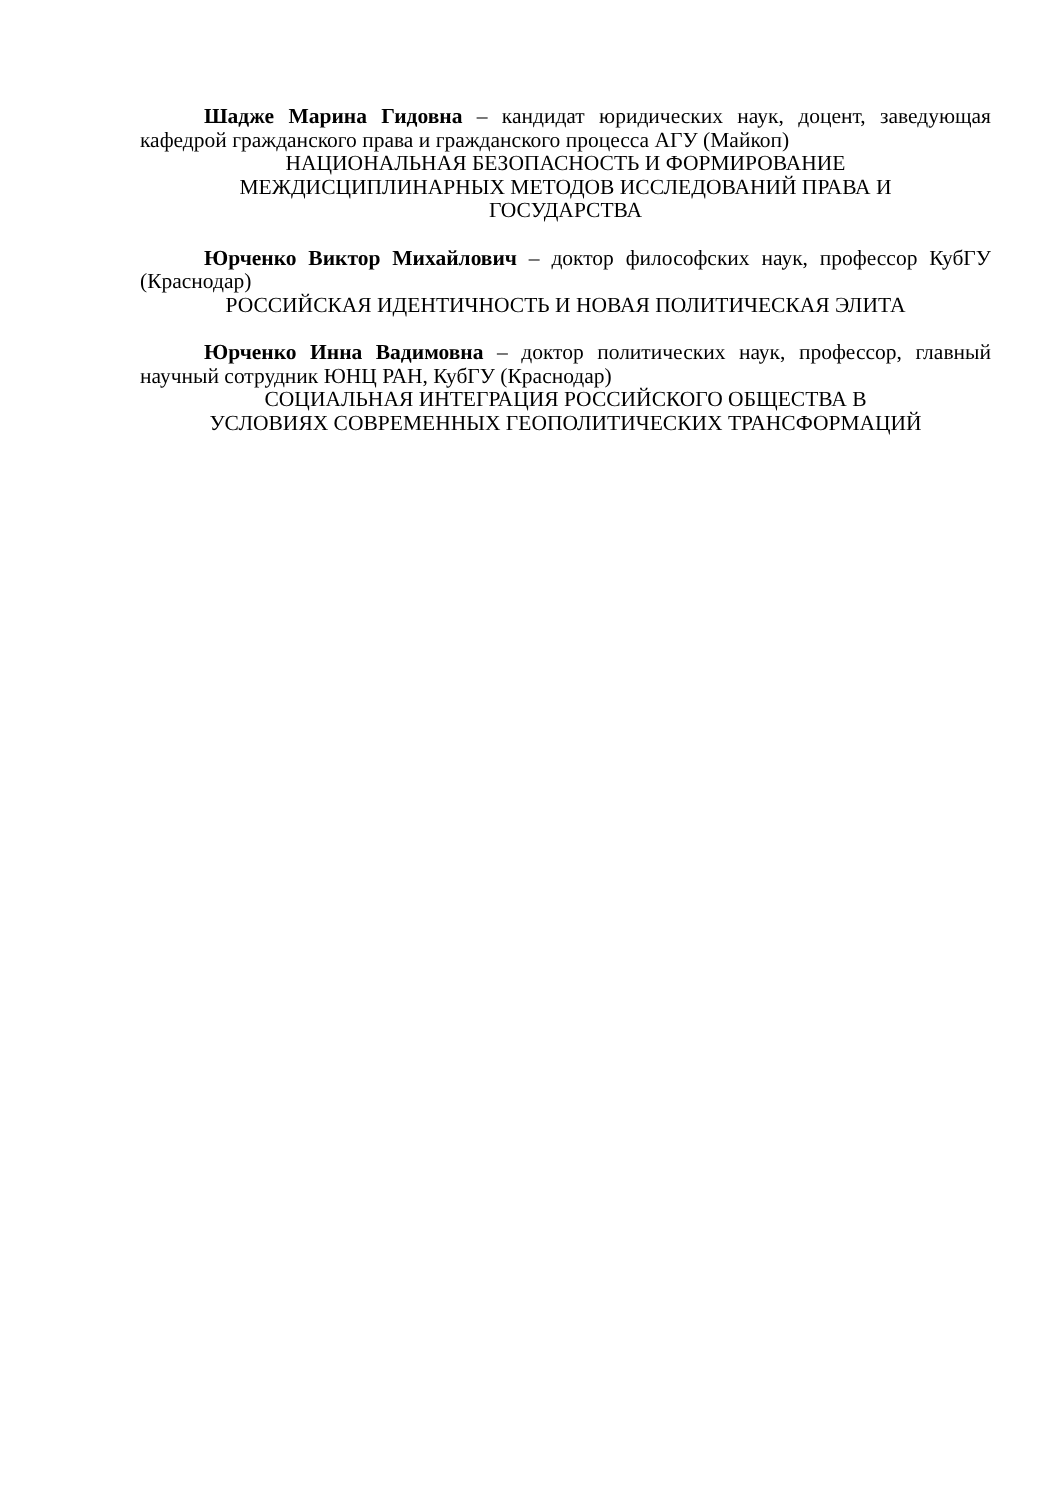Шадже Марина Гидовна – кандидат юридических наук, доцент, заведующая кафедрой гражданского права и гражданского процесса АГУ (Майкоп)
НАЦИОНАЛЬНАЯ БЕЗОПАСНОСТЬ И ФОРМИРОВАНИЕ
МЕЖДИСЦИПЛИНАРНЫХ МЕТОДОВ ИССЛЕДОВАНИЙ ПРАВА И
ГОСУДАРСТВА
Юрченко Виктор Михайлович – доктор философских наук, профессор КубГУ (Краснодар)
РОССИЙСКАЯ ИДЕНТИЧНОСТЬ И НОВАЯ ПОЛИТИЧЕСКАЯ ЭЛИТА
Юрченко Инна Вадимовна – доктор политических наук, профессор, главный научный сотрудник ЮНЦ РАН, КубГУ (Краснодар)
СОЦИАЛЬНАЯ ИНТЕГРАЦИЯ РОССИЙСКОГО ОБЩЕСТВА В
УСЛОВИЯХ СОВРЕМЕННЫХ ГЕОПОЛИТИЧЕСКИХ ТРАНСФОРМАЦИЙ